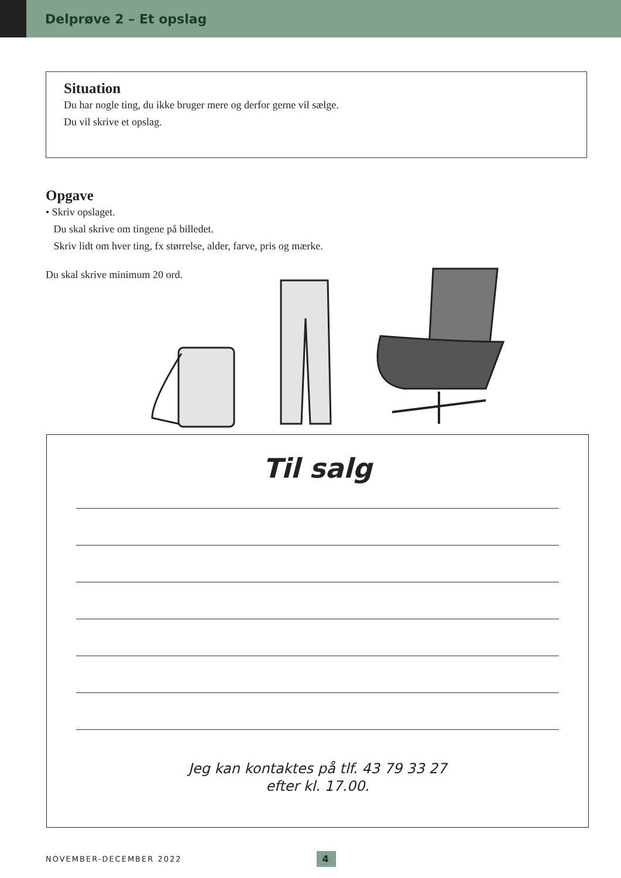Delprøve 2 – Et opslag
Situation
Du har nogle ting, du ikke bruger mere og derfor gerne vil sælge.
Du vil skrive et opslag.
Opgave
• Skriv opslaget.
Du skal skrive om tingene på billedet.
Skriv lidt om hver ting, fx størrelse, alder, farve, pris og mærke.
Du skal skrive minimum 20 ord.
Til salg
Jeg kan kontaktes på tlf. 43 79 33 27
efter kl. 17.00.
NOVEMBER-DECEMBER 2022 4